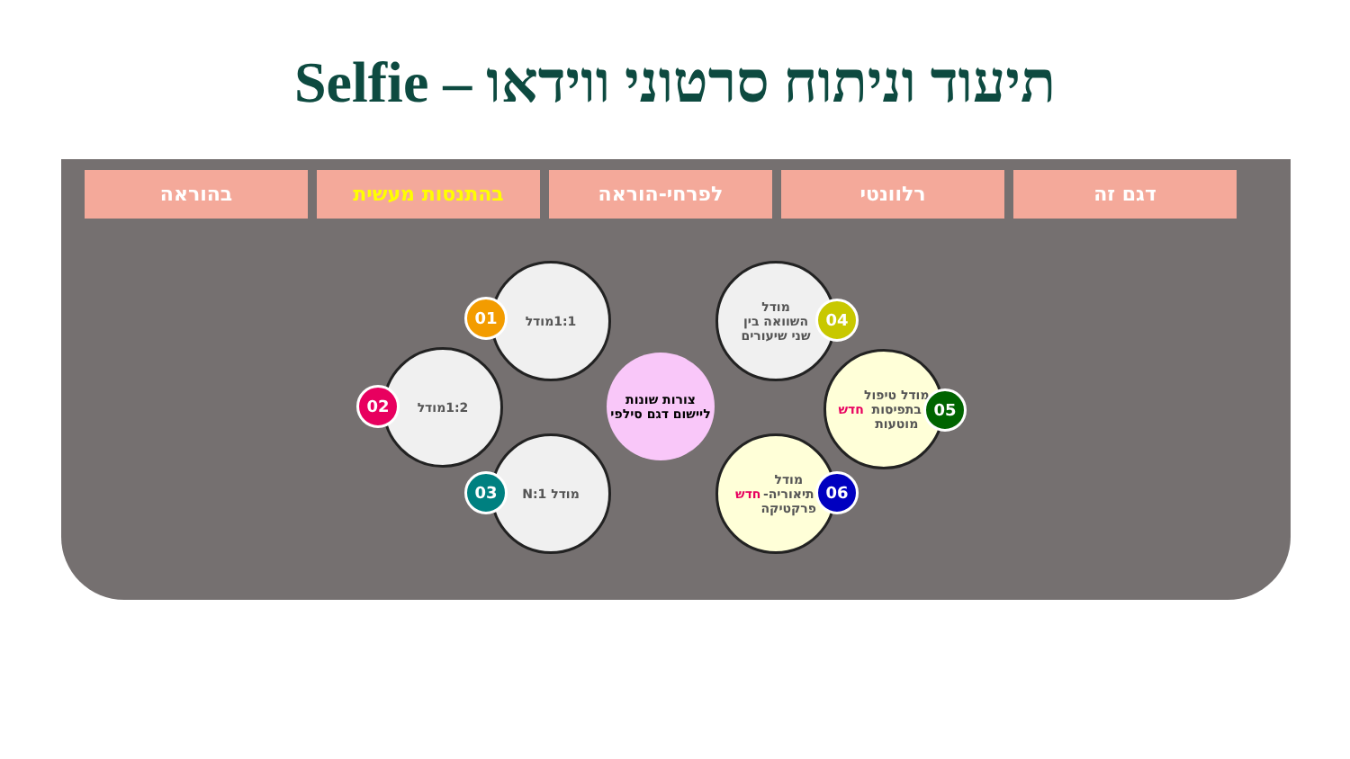תיעוד וניתוח סרטוני ווידאו – Selfie
דגם זה רלוונטי לפרחי-הוראה בהתנסות מעשית בהוראה
1:1מודל
01
1:2מודל
02
מודל 1:N
03
צורות שונות ליישום דגם סילפי
מודל
השוואה בין
שני שיעורים
04
מודל טיפול
בתפיסות
מוטעות
חדש
05
מודל
תיאוריה-
פרקטיקה
חדש
06